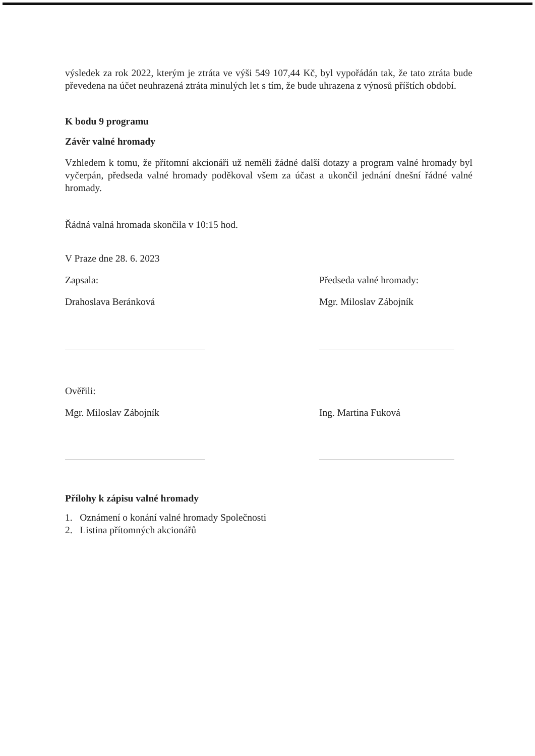výsledek za rok 2022, kterým je ztráta ve výši 549 107,44 Kč, byl vypořádán tak, že tato ztráta bude převedena na účet neuhrazená ztráta minulých let s tím, že bude uhrazena z výnosů příštích období.
K bodu 9 programu
Závěr valné hromady
Vzhledem k tomu, že přítomní akcionáři už neměli žádné další dotazy a program valné hromady byl vyčerpán, předseda valné hromady poděkoval všem za účast a ukončil jednání dnešní řádné valné hromady.
Řádná valná hromada skončila v 10:15 hod.
V Praze dne 28. 6. 2023
Zapsala:
Drahoslava Beránková
Předseda valné hromady:
Mgr. Miloslav Zábojník
Ověřili:
Mgr. Miloslav Zábojník
Ing. Martina Fuková
Přílohy k zápisu valné hromady
1. Oznámení o konání valné hromady Společnosti
2. Listina přítomných akcionářů